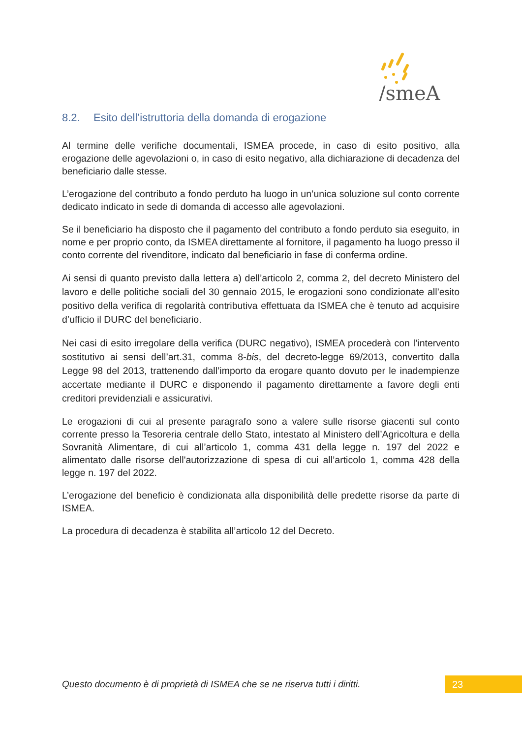/smeA
8.2. Esito dell’istruttoria della domanda di erogazione
Al termine delle verifiche documentali, ISMEA procede, in caso di esito positivo, alla erogazione delle agevolazioni o, in caso di esito negativo, alla dichiarazione di decadenza del beneficiario dalle stesse.
L’erogazione del contributo a fondo perduto ha luogo in un’unica soluzione sul conto corrente dedicato indicato in sede di domanda di accesso alle agevolazioni.
Se il beneficiario ha disposto che il pagamento del contributo a fondo perduto sia eseguito, in nome e per proprio conto, da ISMEA direttamente al fornitore, il pagamento ha luogo presso il conto corrente del rivenditore, indicato dal beneficiario in fase di conferma ordine.
Ai sensi di quanto previsto dalla lettera a) dell’articolo 2, comma 2, del decreto Ministero del lavoro e delle politiche sociali del 30 gennaio 2015, le erogazioni sono condizionate all’esito positivo della verifica di regolarità contributiva effettuata da ISMEA che è tenuto ad acquisire d’ufficio il DURC del beneficiario.
Nei casi di esito irregolare della verifica (DURC negativo), ISMEA procederà con l’intervento sostitutivo ai sensi dell’art.31, comma 8-bis, del decreto-legge 69/2013, convertito dalla Legge 98 del 2013, trattenendo dall’importo da erogare quanto dovuto per le inadempienze accertate mediante il DURC e disponendo il pagamento direttamente a favore degli enti creditori previdenziali e assicurativi.
Le erogazioni di cui al presente paragrafo sono a valere sulle risorse giacenti sul conto corrente presso la Tesoreria centrale dello Stato, intestato al Ministero dell’Agricoltura e della Sovranità Alimentare, di cui all’articolo 1, comma 431 della legge n. 197 del 2022 e alimentato dalle risorse dell'autorizzazione di spesa di cui all’articolo 1, comma 428 della legge n. 197 del 2022.
L’erogazione del beneficio è condizionata alla disponibilità delle predette risorse da parte di ISMEA.
La procedura di decadenza è stabilita all’articolo 12 del Decreto.
Questo documento è di proprietà di ISMEA che se ne riserva tutti i diritti.
23